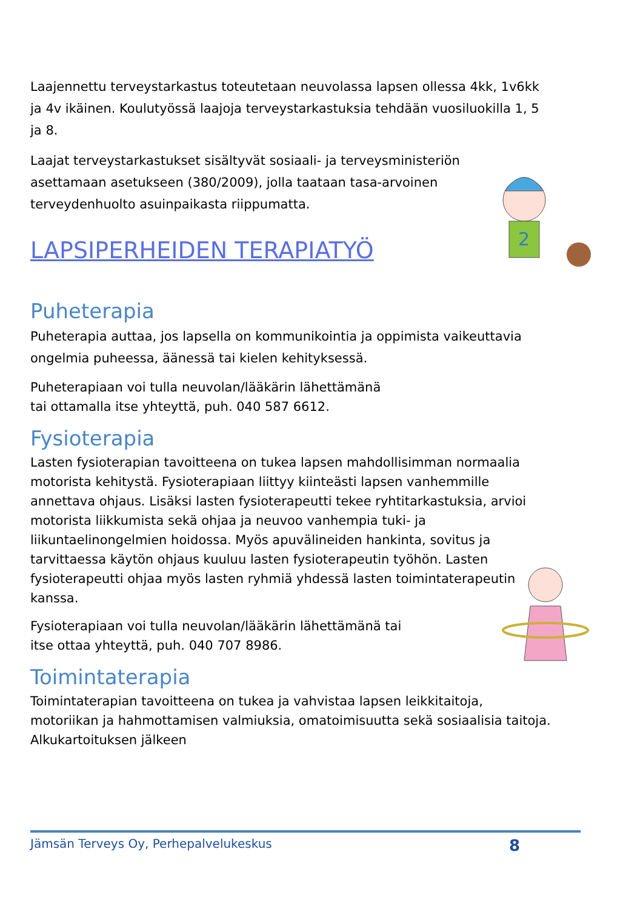Laajennettu terveystarkastus toteutetaan neuvolassa lapsen ollessa 4kk, 1v6kk ja 4v ikäinen. Koulutyössä laajoja terveystarkastuksia tehdään vuosiluokilla 1, 5 ja 8.
Laajat terveystarkastukset sisältyvät sosiaali- ja terveysministeriön asettamaan asetukseen (380/2009), jolla taataan tasa-arvoinen terveydenhuolto asuinpaikasta riippumatta.
LAPSIPERHEIDEN TERAPIATYÖ
Puheterapia
Puheterapia auttaa, jos lapsella on kommunikointia ja oppimista vaikeuttavia ongelmia puheessa, äänessä tai kielen kehityksessä.
Puheterapiaan voi tulla neuvolan/lääkärin lähettämänä
tai ottamalla itse yhteyttä, puh. 040 587 6612.
Fysioterapia
Lasten fysioterapian tavoitteena on tukea lapsen mahdollisimman normaalia motorista kehitystä. Fysioterapiaan liittyy kiinteästi lapsen vanhemmille annettava ohjaus. Lisäksi lasten fysioterapeutti tekee ryhtitarkastuksia, arvioi motorista liikkumista sekä ohjaa ja neuvoo vanhempia tuki- ja liikuntaelinongelmien hoidossa. Myös apuvälineiden hankinta, sovitus ja tarvittaessa käytön ohjaus kuuluu lasten fysioterapeutin työhön. Lasten fysioterapeutti ohjaa myös lasten ryhmiä yhdessä lasten toimintaterapeutin kanssa.
Fysioterapiaan voi tulla neuvolan/lääkärin lähettämänä tai
itse ottaa yhteyttä, puh. 040 707 8986.
Toimintaterapia
Toimintaterapian tavoitteena on tukea ja vahvistaa lapsen leikkitaitoja, motoriikan ja hahmottamisen valmiuksia, omatoimisuutta sekä sosiaalisia taitoja. Alkukartoituksen jälkeen
2
Jämsän Terveys Oy, Perhepalvelukeskus 8